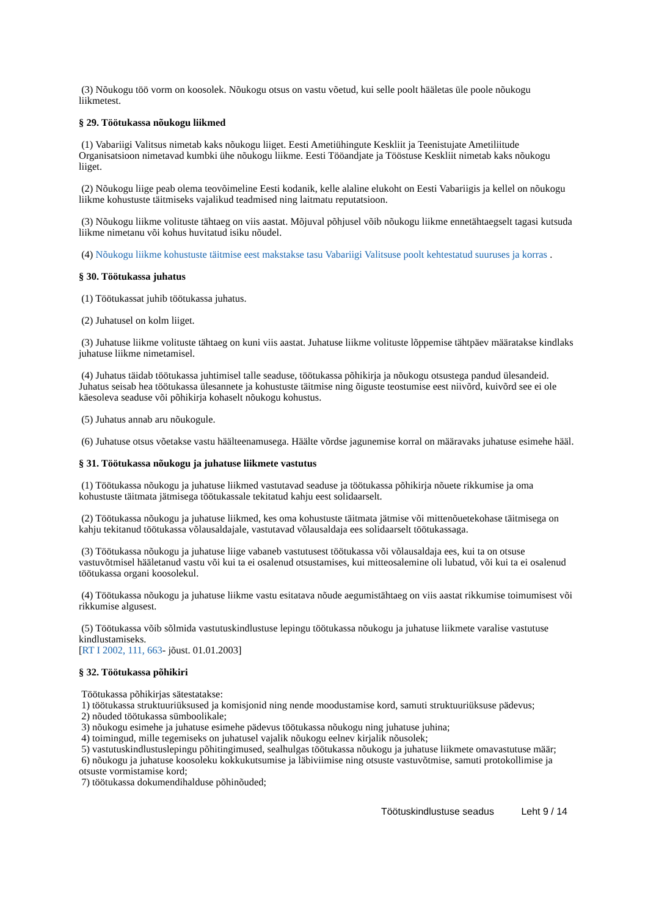(3) Nõukogu töö vorm on koosolek. Nõukogu otsus on vastu võetud, kui selle poolt hääletas üle poole nõukogu liikmetest.
§ 29. Töötukassa nõukogu liikmed
(1) Vabariigi Valitsus nimetab kaks nõukogu liiget. Eesti Ametiühingute Keskliit ja Teenistujate Ametiliitude Organisatsioon nimetavad kumbki ühe nõukogu liikme. Eesti Tööandjate ja Tööstuse Keskliit nimetab kaks nõukogu liiget.
(2) Nõukogu liige peab olema teovõimeline Eesti kodanik, kelle alaline elukoht on Eesti Vabariigis ja kellel on nõukogu liikme kohustuste täitmiseks vajalikud teadmised ning laitmatu reputatsioon.
(3) Nõukogu liikme volituste tähtaeg on viis aastat. Mõjuval põhjusel võib nõukogu liikme ennetähtaegselt tagasi kutsuda liikme nimetanu või kohus huvitatud isiku nõudel.
(4) Nõukogu liikme kohustuste täitmise eest makstakse tasu Vabariigi Valitsuse poolt kehtestatud suuruses ja korras .
§ 30. Töötukassa juhatus
(1) Töötukassat juhib töötukassa juhatus.
(2) Juhatusel on kolm liiget.
(3) Juhatuse liikme volituste tähtaeg on kuni viis aastat. Juhatuse liikme volituste lõppemise tähtpäev määratakse kindlaks juhatuse liikme nimetamisel.
(4) Juhatus täidab töötukassa juhtimisel talle seaduse, töötukassa põhikirja ja nõukogu otsustega pandud ülesandeid. Juhatus seisab hea töötukassa ülesannete ja kohustuste täitmise ning õiguste teostumise eest niivõrd, kuivõrd see ei ole käesoleva seaduse või põhikirja kohaselt nõukogu kohustus.
(5) Juhatus annab aru nõukogule.
(6) Juhatuse otsus võetakse vastu häälteenamusega. Häälte võrdse jagunemise korral on määravaks juhatuse esimehe hääl.
§ 31. Töötukassa nõukogu ja juhatuse liikmete vastutus
(1) Töötukassa nõukogu ja juhatuse liikmed vastutavad seaduse ja töötukassa põhikirja nõuete rikkumise ja oma kohustuste täitmata jätmisega töötukassale tekitatud kahju eest solidaarselt.
(2) Töötukassa nõukogu ja juhatuse liikmed, kes oma kohustuste täitmata jätmise või mittenõuetekohase täitmisega on kahju tekitanud töötukassa võlausaldajale, vastutavad võlausaldaja ees solidaarselt töötukassaga.
(3) Töötukassa nõukogu ja juhatuse liige vabaneb vastutusest töötukassa või võlausaldaja ees, kui ta on otsuse vastuvõtmisel hääletanud vastu või kui ta ei osalenud otsustamises, kui mitteosalemine oli lubatud, või kui ta ei osalenud töötukassa organi koosolekul.
(4) Töötukassa nõukogu ja juhatuse liikme vastu esitatava nõude aegumistähtaeg on viis aastat rikkumise toimumisest või rikkumise algusest.
(5) Töötukassa võib sõlmida vastutuskindlustuse lepingu töötukassa nõukogu ja juhatuse liikmete varalise vastutuse kindlustamiseks.
[RT I 2002, 111, 663- jõust. 01.01.2003]
§ 32. Töötukassa põhikiri
Töötukassa põhikirjas sätestatakse:
1) töötukassa struktuuriüksused ja komisjonid ning nende moodustamise kord, samuti struktuuriüksuse pädevus;
2) nõuded töötukassa sümboolikale;
3) nõukogu esimehe ja juhatuse esimehe pädevus töötukassa nõukogu ning juhatuse juhina;
4) toimingud, mille tegemiseks on juhatusel vajalik nõukogu eelnev kirjalik nõusolek;
5) vastutuskindlustuslepingu põhitingimused, sealhulgas töötukassa nõukogu ja juhatuse liikmete omavastutuse määr;
6) nõukogu ja juhatuse koosoleku kokkukutsumise ja läbiviimise ning otsuste vastuvõtmise, samuti protokollimise ja otsuste vormistamise kord;
7) töötukassa dokumendihalduse põhinõuded;
Töötuskindlustuse seadus Leht 9 / 14